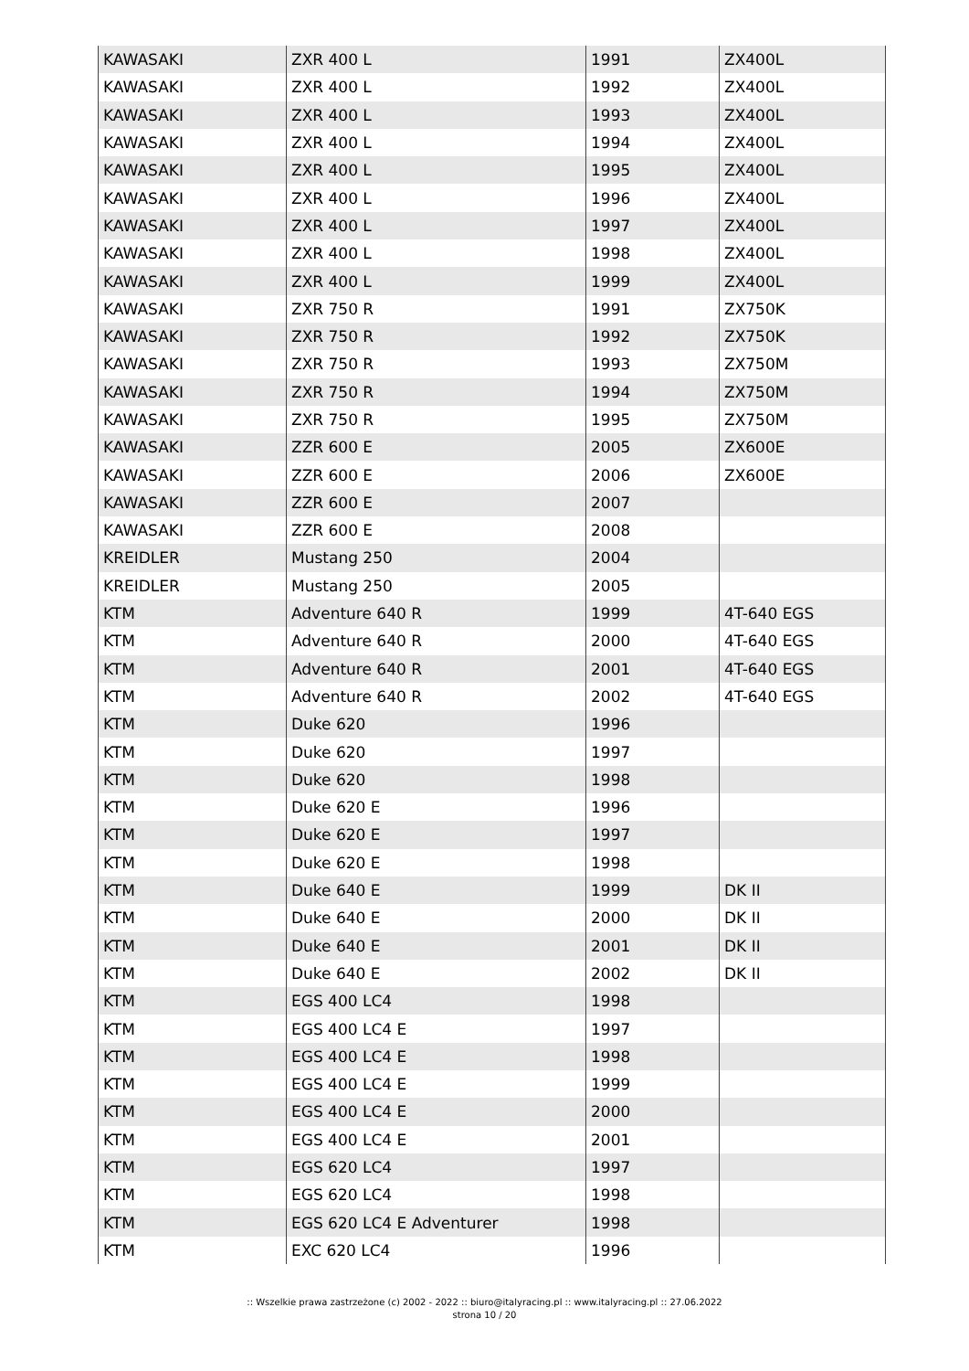| KAWASAKI | ZXR 400 L | 1991 | ZX400L |
| KAWASAKI | ZXR 400 L | 1992 | ZX400L |
| KAWASAKI | ZXR 400 L | 1993 | ZX400L |
| KAWASAKI | ZXR 400 L | 1994 | ZX400L |
| KAWASAKI | ZXR 400 L | 1995 | ZX400L |
| KAWASAKI | ZXR 400 L | 1996 | ZX400L |
| KAWASAKI | ZXR 400 L | 1997 | ZX400L |
| KAWASAKI | ZXR 400 L | 1998 | ZX400L |
| KAWASAKI | ZXR 400 L | 1999 | ZX400L |
| KAWASAKI | ZXR 750 R | 1991 | ZX750K |
| KAWASAKI | ZXR 750 R | 1992 | ZX750K |
| KAWASAKI | ZXR 750 R | 1993 | ZX750M |
| KAWASAKI | ZXR 750 R | 1994 | ZX750M |
| KAWASAKI | ZXR 750 R | 1995 | ZX750M |
| KAWASAKI | ZZR 600 E | 2005 | ZX600E |
| KAWASAKI | ZZR 600 E | 2006 | ZX600E |
| KAWASAKI | ZZR 600 E | 2007 | |
| KAWASAKI | ZZR 600 E | 2008 | |
| KREIDLER | Mustang 250 | 2004 | |
| KREIDLER | Mustang 250 | 2005 | |
| KTM | Adventure 640 R | 1999 | 4T-640 EGS |
| KTM | Adventure 640 R | 2000 | 4T-640 EGS |
| KTM | Adventure 640 R | 2001 | 4T-640 EGS |
| KTM | Adventure 640 R | 2002 | 4T-640 EGS |
| KTM | Duke 620 | 1996 | |
| KTM | Duke 620 | 1997 | |
| KTM | Duke 620 | 1998 | |
| KTM | Duke 620 E | 1996 | |
| KTM | Duke 620 E | 1997 | |
| KTM | Duke 620 E | 1998 | |
| KTM | Duke 640 E | 1999 | DK II |
| KTM | Duke 640 E | 2000 | DK II |
| KTM | Duke 640 E | 2001 | DK II |
| KTM | Duke 640 E | 2002 | DK II |
| KTM | EGS 400 LC4 | 1998 | |
| KTM | EGS 400 LC4 E | 1997 | |
| KTM | EGS 400 LC4 E | 1998 | |
| KTM | EGS 400 LC4 E | 1999 | |
| KTM | EGS 400 LC4 E | 2000 | |
| KTM | EGS 400 LC4 E | 2001 | |
| KTM | EGS 620 LC4 | 1997 | |
| KTM | EGS 620 LC4 | 1998 | |
| KTM | EGS 620 LC4 E Adventurer | 1998 | |
| KTM | EXC 620 LC4 | 1996 | |
:: Wszelkie prawa zastrzeżone (c) 2002 - 2022 :: biuro@italyracing.pl :: www.italyracing.pl :: 27.06.2022
strona 10 / 20